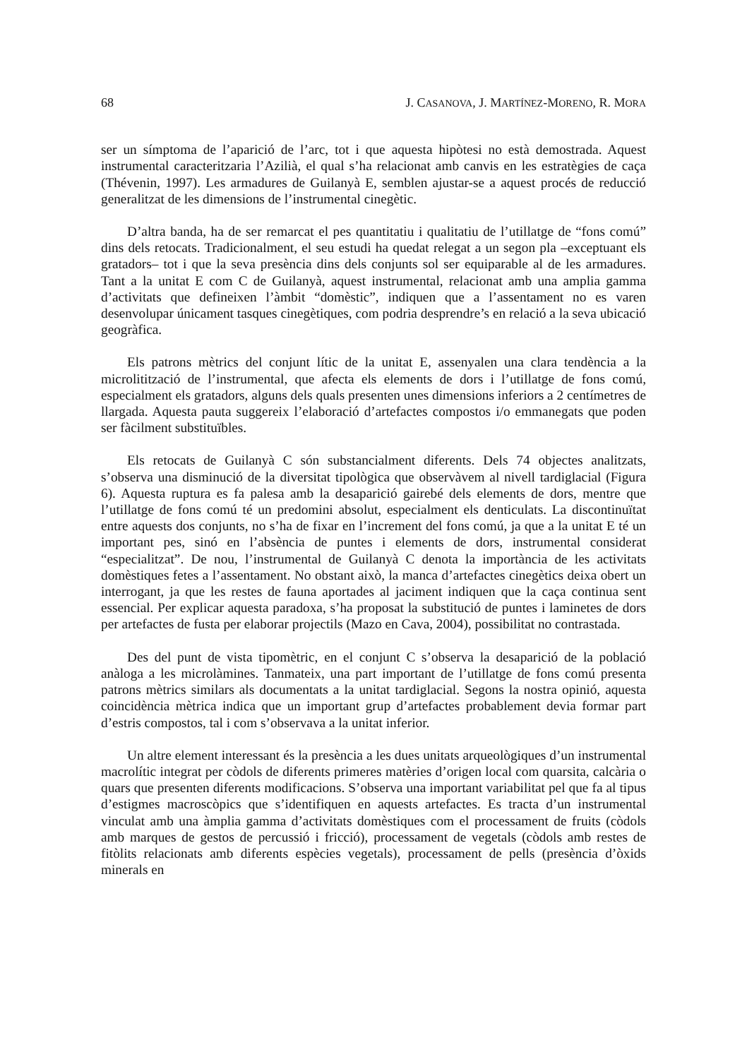68 J. CASANOVA, J. MARTÍNEZ-MORENO, R. MORA
ser un símptoma de l’aparició de l’arc, tot i que aquesta hipòtesi no està demostrada. Aquest instrumental caracteritzaria l’Azilià, el qual s’ha relacionat amb canvis en les estratègies de caça (Thévenin, 1997). Les armadures de Guilanyà E, semblen ajustar-se a aquest procés de reducció generalitzat de les dimensions de l’instrumental cinegètic.
D’altra banda, ha de ser remarcat el pes quantitatiu i qualitatiu de l’utillatge de “fons comú” dins dels retocats. Tradicionalment, el seu estudi ha quedat relegat a un segon pla –exceptuant els gratadors– tot i que la seva presència dins dels conjunts sol ser equiparable al de les armadures. Tant a la unitat E com C de Guilanyà, aquest instrumental, relacionat amb una amplia gamma d’activitats que defineixen l’àmbit “domèstic”, indiquen que a l’assentament no es varen desenvolupar únicament tasques cinegètiques, com podria desprendre’s en relació a la seva ubicació geogràfica.
Els patrons mètrics del conjunt lític de la unitat E, assenyalen una clara tendència a la microlitització de l’instrumental, que afecta els elements de dors i l’utillatge de fons comú, especialment els gratadors, alguns dels quals presenten unes dimensions inferiors a 2 centímetres de llargada. Aquesta pauta suggereix l’elaboració d’artefactes compostos i/o emmanegats que poden ser fàcilment substituïbles.
Els retocats de Guilanyà C són substancialment diferents. Dels 74 objectes analitzats, s’observa una disminució de la diversitat tipològica que observàvem al nivell tardiglacial (Figura 6). Aquesta ruptura es fa palesa amb la desaparició gairebé dels elements de dors, mentre que l’utillatge de fons comú té un predomini absolut, especialment els denticulats. La discontinuïtat entre aquests dos conjunts, no s’ha de fixar en l’increment del fons comú, ja que a la unitat E té un important pes, sinó en l’absència de puntes i elements de dors, instrumental considerat “especialitzat”. De nou, l’instrumental de Guilanyà C denota la importància de les activitats domèstiques fetes a l’assentament. No obstant això, la manca d’artefactes cinegètics deixa obert un interrogant, ja que les restes de fauna aportades al jaciment indiquen que la caça continua sent essencial. Per explicar aquesta paradoxa, s’ha proposat la substitució de puntes i laminetes de dors per artefactes de fusta per elaborar projectils (Mazo en Cava, 2004), possibilitat no contrastada.
Des del punt de vista tipomètric, en el conjunt C s’observa la desaparició de la població anàloga a les microlàmines. Tanmateix, una part important de l’utillatge de fons comú presenta patrons mètrics similars als documentats a la unitat tardiglacial. Segons la nostra opinió, aquesta coincidència mètrica indica que un important grup d’artefactes probablement devia formar part d’estris compostos, tal i com s’observava a la unitat inferior.
Un altre element interessant és la presència a les dues unitats arqueològiques d’un instrumental macrolític integrat per còdols de diferents primeres matèries d’origen local com quarsita, calcària o quars que presenten diferents modificacions. S’observa una important variabilitat pel que fa al tipus d’estigmes macroscòpics que s’identifiquen en aquests artefactes. Es tracta d’un instrumental vinculat amb una àmplia gamma d’activitats domèstiques com el processament de fruits (còdols amb marques de gestos de percussió i fricció), processament de vegetals (còdols amb restes de fitòlits relacionats amb diferents espècies vegetals), processament de pells (presència d’òxids minerals en